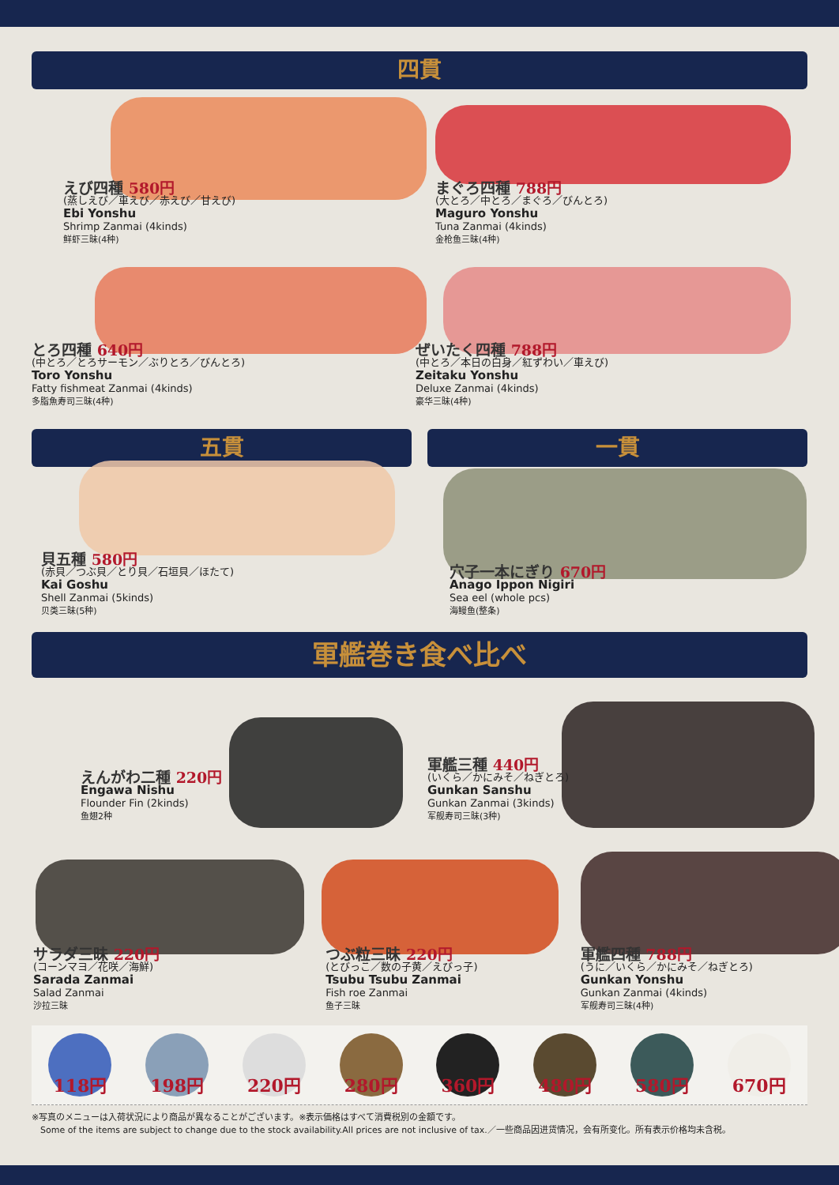四貫
えび四種 580円
(蒸しえび／車えび／赤えび／甘えび)
Ebi Yonshu
Shrimp Zanmai (4kinds)
鲜虾三昧(4种)
まぐろ四種 788円
(大とろ／中とろ／まぐろ／びんとろ)
Maguro Yonshu
Tuna Zanmai (4kinds)
金枪鱼三昧(4种)
とろ四種 640円
(中とろ／とろサーモン／ぶりとろ／びんとろ)
Toro Yonshu
Fatty fishmeat Zanmai (4kinds)
多脂魚寿司三昧(4种)
ぜいたく四種 788円
(中とろ／本日の白身／紅ずわい／車えび)
Zeitaku Yonshu
Deluxe Zanmai (4kinds)
豪华三昧(4种)
五貫
貝五種 580円
(赤貝／つぶ貝／とり貝／石垣貝／ほたて)
Kai Goshu
Shell Zanmai (5kinds)
贝类三昧(5种)
一貫
穴子一本にぎり 670円
Anago Ippon Nigiri
Sea eel (whole pcs)
海鳗鱼(整条)
軍艦巻き食べ比べ
えんがわ二種 220円
Engawa Nishu
Flounder Fin (2kinds)
鱼翅2种
軍艦三種 440円
(いくら／かにみそ／ねぎとろ)
Gunkan Sanshu
Gunkan Zanmai (3kinds)
军舰寿司三昧(3种)
サラダ三昧 220円
(コーンマヨ／花咲／海鮮)
Sarada Zanmai
Salad Zanmai
沙拉三昧
つぶ粒三昧 220円
(とびっこ／数の子黄／えびっ子)
Tsubu Tsubu Zanmai
Fish roe Zanmai
鱼子三昧
軍艦四種 788円
(うに／いくら／かにみそ／ねぎとろ)
Gunkan Yonshu
Gunkan Zanmai (4kinds)
军舰寿司三昧(4种)
118円 198円 220円 280円 360円 480円 580円 670円
※写真のメニューは入荷状況により商品が異なることがございます。※表示価格はすべて消費税別の金額です。
　Some of the items are subject to change due to the stock availability.All prices are not inclusive of tax.／一些商品因进货情况，会有所变化。所有表示价格均未含税。